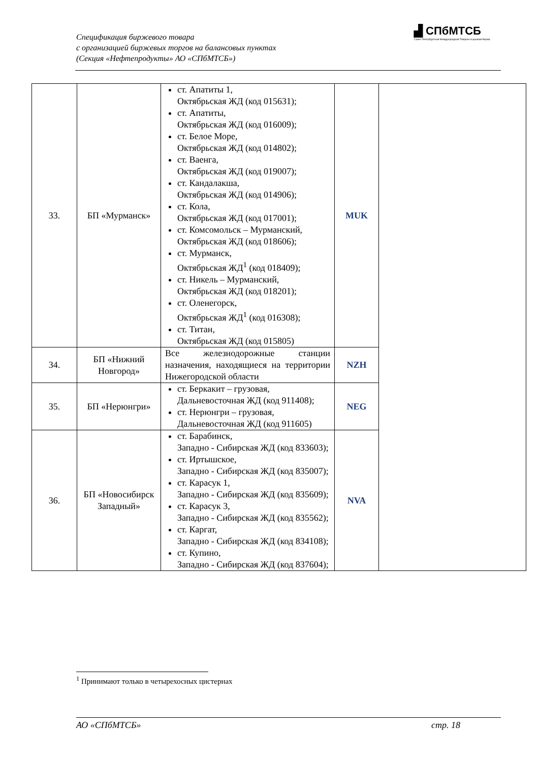Спецификация биржевого товара
с организацией биржевых торгов на балансовых пунктах
(Секция «Нефтепродукты» АО «СПбМТСБ»)
▟ СПбМТСБ
Санкт-Петербургская Международная Товарно-сырьевая Биржа
| 33. | БП «Мурманск» | ст. Апатиты 1, Октябрьская ЖД (код 015631); ст. Апатиты, Октябрьская ЖД (код 016009); ст. Белое Море, Октябрьская ЖД (код 014802); ст. Ваенга, Октябрьская ЖД (код 019007); ст. Кандалакша, Октябрьская ЖД (код 014906); ст. Кола, Октябрьская ЖД (код 017001); ст. Комсомольск – Мурманский, Октябрьская ЖД (код 018606); ст. Мурманск, Октябрьская ЖД<sup>1</sup> (код 018409); ст. Никель – Мурманский, Октябрьская ЖД (код 018201); ст. Оленегорск, Октябрьская ЖД<sup>1</sup> (код 016308); ст. Титан, Октябрьская ЖД (код 015805) | MUK | |
| 34. | БП «Нижний Новгород» | Все железнодорожные станции назначения, находящиеся на территории Нижегородской области | NZH | |
| 35. | БП «Нерюнгри» | ст. Беркакит – грузовая, Дальневосточная ЖД (код 911408); ст. Нерюнгри – грузовая, Дальневосточная ЖД (код 911605) | NEG | |
| 36. | БП «Новосибирск Западный» | ст. Барабинск, Западно - Сибирская ЖД (код 833603); ст. Иртышское, Западно - Сибирская ЖД (код 835007); ст. Карасук 1, Западно - Сибирская ЖД (код 835609); ст. Карасук 3, Западно - Сибирская ЖД (код 835562); ст. Каргат, Западно - Сибирская ЖД (код 834108); ст. Купино, Западно - Сибирская ЖД (код 837604); | NVA | |
<sup>1</sup> Принимают только в четырехосных цистернах
АО «СПбМТСБ» стр. 18